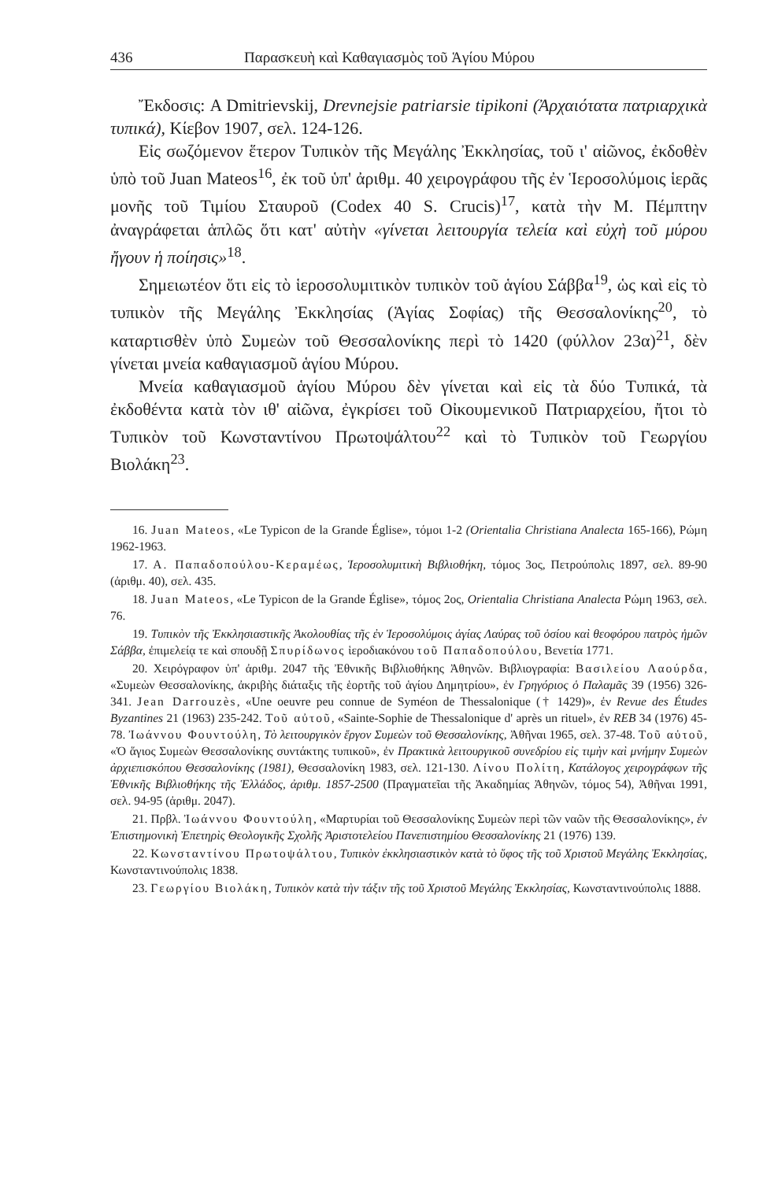436 Παρασκευὴ καὶ Καθαγιασμὸς τοῦ Ἁγίου Μύρου
Ἔκδοσις: A Dmitrievskij, Drevnejsie patriarsie tipikoni (Ἀρχαιότατα πατριαρχικὰ τυπικά), Κίεβον 1907, σελ. 124-126.
Εἰς σωζόμενον ἕτερον Τυπικὸν τῆς Μεγάλης Ἐκκλησίας, τοῦ ι' αἰῶνος, ἐκδοθὲν ὑπὸ τοῦ Juan Mateos<sup>16</sup>, ἐκ τοῦ ὑπ' ἀριθμ. 40 χειρογράφου τῆς ἐν Ἱεροσολύμοις ἱερᾶς μονῆς τοῦ Τιμίου Σταυροῦ (Codex 40 S. Crucis)<sup>17</sup>, κατὰ τὴν Μ. Πέμπτην ἀναγράφεται ἁπλῶς ὅτι κατ' αὐτὴν «γίνεται λειτουργία τελεία καὶ εὐχὴ τοῦ μύρου ἤγουν ἡ ποίησις»<sup>18</sup>.
Σημειωτέον ὅτι εἰς τὸ ἱεροσολυμιτικὸν τυπικὸν τοῦ ἁγίου Σάββα<sup>19</sup>, ὡς καὶ εἰς τὸ τυπικὸν τῆς Μεγάλης Ἐκκλησίας (Ἁγίας Σοφίας) τῆς Θεσσαλονίκης<sup>20</sup>, τὸ καταρτισθὲν ὑπὸ Συμεὼν τοῦ Θεσσαλονίκης περὶ τὸ 1420 (φύλλον 23α)<sup>21</sup>, δὲν γίνεται μνεία καθαγιασμοῦ ἁγίου Μύρου.
Μνεία καθαγιασμοῦ ἁγίου Μύρου δὲν γίνεται καὶ εἰς τὰ δύο Τυπικά, τὰ ἐκδοθέντα κατὰ τὸν ιθ' αἰῶνα, ἐγκρίσει τοῦ Οἰκουμενικοῦ Πατριαρχείου, ἤτοι τὸ Τυπικὸν τοῦ Κωνσταντίνου Πρωτοψάλτου<sup>22</sup> καὶ τὸ Τυπικὸν τοῦ Γεωργίου Βιολάκη<sup>23</sup>.
16. Juan Mateos, «Le Typicon de la Grande Église», τόμοι 1-2 (Orientalia Christiana Analecta 165-166), Ρώμη 1962-1963.
17. Α. Παπαδοπούλου-Κεραμέως, Ἱεροσολυμιτικὴ Βιβλιοθήκη, τόμος 3ος, Πετρούπολις 1897, σελ. 89-90 (ἀριθμ. 40), σελ. 435.
18. Juan Mateos, «Le Typicon de la Grande Église», τόμος 2ος, Orientalia Christiana Analecta Ρώμη 1963, σελ. 76.
19. Τυπικὸν τῆς Ἐκκλησιαστικῆς Ἀκολουθίας τῆς ἐν Ἱεροσολύμοις ἁγίας Λαύρας τοῦ ὁσίου καὶ θεοφόρου πατρὸς ἡμῶν Σάββα, ἐπιμελείᾳ τε καὶ σπουδῇ Σπυρίδωνος ἱεροδιακόνου τοῦ Παπαδοπούλου, Βενετία 1771.
20. Χειρόγραφον ὑπ' ἀριθμ. 2047 τῆς Ἐθνικῆς Βιβλιοθήκης Ἀθηνῶν. Βιβλιογραφία: Βασιλείου Λαούρδα, «Συμεὼν Θεσσαλονίκης, ἀκριβὴς διάταξις τῆς ἑορτῆς τοῦ ἁγίου Δημητρίου», ἐν Γρηγόριος ὁ Παλαμᾶς 39 (1956) 326-341. Jean Darrouzès, «Une oeuvre peu connue de Syméon de Thessalonique († 1429)», ἐν Revue des Études Byzantines 21 (1963) 235-242. Τοῦ αὐτοῦ, «Sainte-Sophie de Thessalonique d' après un rituel», ἐν REB 34 (1976) 45-78. Ἰωάννου Φουντούλη, Τὸ λειτουργικὸν ἔργον Συμεὼν τοῦ Θεσσαλονίκης, Ἀθῆναι 1965, σελ. 37-48. Τοῦ αὐτοῦ, «Ὁ ἅγιος Συμεὼν Θεσσαλονίκης συντάκτης τυπικοῦ», ἐν Πρακτικὰ λειτουργικοῦ συνεδρίου εἰς τιμὴν καὶ μνήμην Συμεὼν ἀρχιεπισκόπου Θεσσαλονίκης (1981), Θεσσαλονίκη 1983, σελ. 121-130. Λίνου Πολίτη, Κατάλογος χειρογράφων τῆς Ἐθνικῆς Βιβλιοθήκης τῆς Ἑλλάδος, ἀριθμ. 1857-2500 (Πραγματεῖαι τῆς Ἀκαδημίας Ἀθηνῶν, τόμος 54), Ἀθῆναι 1991, σελ. 94-95 (ἀριθμ. 2047).
21. Πρβλ. Ἰωάννου Φουντούλη, «Μαρτυρίαι τοῦ Θεσσαλονίκης Συμεὼν περὶ τῶν ναῶν τῆς Θεσσαλονίκης», ἐν Ἐπιστημονικὴ Ἐπετηρὶς Θεολογικῆς Σχολῆς Ἀριστοτελείου Πανεπιστημίου Θεσσαλονίκης 21 (1976) 139.
22. Κωνσταντίνου Πρωτοψάλτου, Τυπικὸν ἐκκλησιαστικὸν κατὰ τὸ ὕφος τῆς τοῦ Χριστοῦ Μεγάλης Ἐκκλησίας, Κωνσταντινούπολις 1838.
23. Γεωργίου Βιολάκη, Τυπικὸν κατὰ τὴν τάξιν τῆς τοῦ Χριστοῦ Μεγάλης Ἐκκλησίας, Κωνσταντινούπολις 1888.